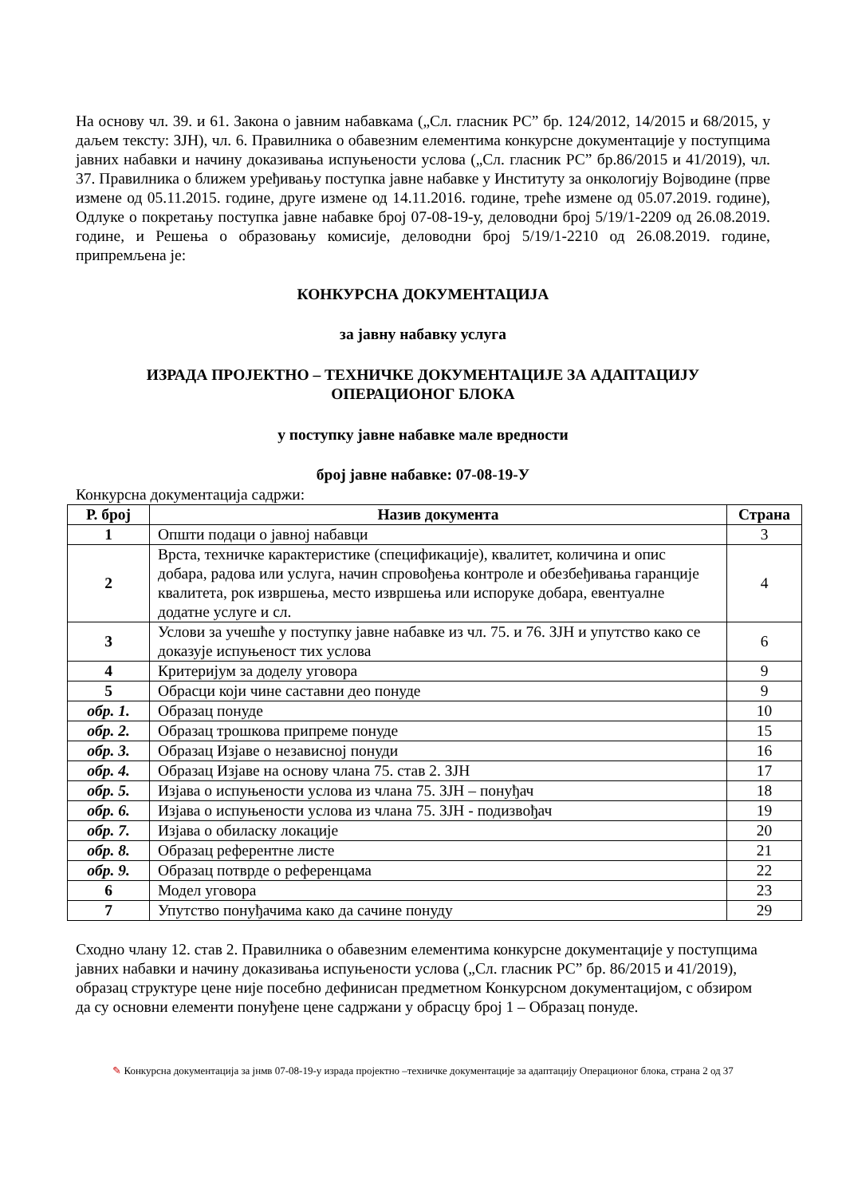На основу чл. 39. и 61. Закона о јавним набавкама („Сл. гласник РС” бр. 124/2012, 14/2015 и 68/2015, у даљем тексту: ЗЈН), чл. 6. Правилника о обавезним елементима конкурсне документације у поступцима јавних набавки и начину доказивања испуњености услова („Сл. гласник РС” бр.86/2015 и 41/2019), чл. 37. Правилника о ближем уређивању поступка јавне набавке у Институту за онкологију Војводине (прве измене од 05.11.2015. године, друге измене од 14.11.2016. године, треће измене од 05.07.2019. године), Одлуке о покретању поступка јавне набавке број 07-08-19-у, деловодни број 5/19/1-2209 од 26.08.2019. године, и Решења о образовању комисије, деловодни број 5/19/1-2210 од 26.08.2019. године, припремљена је:
КОНКУРСНА ДОКУМЕНТАЦИЈА
за јавну набавку услуга
ИЗРАДА ПРОЈЕКТНО – ТЕХНИЧКЕ ДОКУМЕНТАЦИЈЕ ЗА АДАПТАЦИЈУ
ОПЕРАЦИОНОГ БЛОКА
у поступку јавне набавке мале вредности
број јавне набавке: 07-08-19-У
Конкурсна документација садржи:
| Р. број | Назив документа | Страна |
| --- | --- | --- |
| 1 | Општи подаци о јавној набавци | 3 |
| 2 | Врста, техничке карактеристике (спецификације), квалитет, количина и опис добара, радова или услуга, начин спровођења контроле и обезбеђивања гаранције квалитета, рок извршења, место извршења или испоруке добара, евентуалне додатне услуге и сл. | 4 |
| 3 | Услови за учешће у поступку јавне набавке из чл. 75. и 76. ЗЈН и упутство како се доказује испуњеност тих услова | 6 |
| 4 | Критеријум за доделу уговора | 9 |
| 5 | Обрасци који чине саставни део понуде | 9 |
| обр. 1. | Образац понуде | 10 |
| обр. 2. | Образац трошкова припреме понуде | 15 |
| обр. 3. | Образац Изјаве о независној понуди | 16 |
| обр. 4. | Образац Изјаве на основу члана 75. став 2. ЗЈН | 17 |
| обр. 5. | Изјава о испуњености услова из члана 75. ЗЈН – понуђач | 18 |
| обр. 6. | Изјава о испуњености услова из члана 75. ЗЈН - подизвођач | 19 |
| обр. 7. | Изјава о обиласку локације | 20 |
| обр. 8. | Образац референтне листе | 21 |
| обр. 9. | Образац потврде о референцама | 22 |
| 6 | Модел уговора | 23 |
| 7 | Упутство понуђачима како да сачине понуду | 29 |
Сходно члану 12. став 2. Правилника о обавезним елементима конкурсне документације у поступцима јавних набавки и начину доказивања испуњености услова („Сл. гласник РС” бр. 86/2015 и 41/2019), образац структуре цене није посебно дефинисан предметном Конкурсном документацијом, с обзиром да су основни елементи понуђене цене садржани у обрасцу број 1 – Образац понуде.
✎ Конкурсна документација за јнмв 07-08-19-у израда пројектно –техничке документације за адаптацију Операционог блока, страна 2 од 37